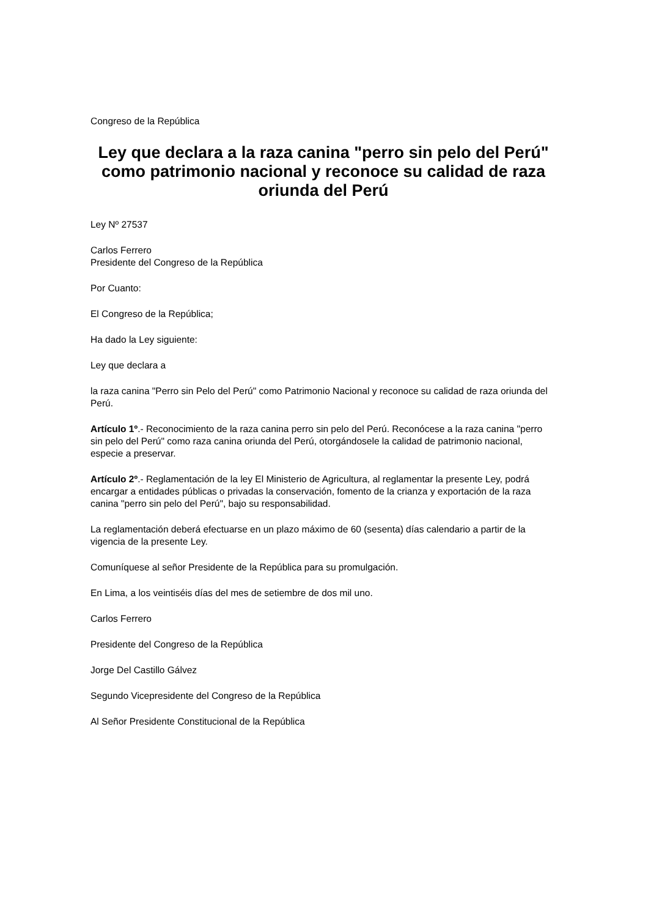Congreso de la República
Ley que declara a la raza canina "perro sin pelo del Perú" como patrimonio nacional y reconoce su calidad de raza oriunda del Perú
Ley Nº 27537
Carlos Ferrero
Presidente del Congreso de la República
Por Cuanto:
El Congreso de la República;
Ha dado la Ley siguiente:
Ley que declara a
la raza canina "Perro sin Pelo del Perú" como Patrimonio Nacional y reconoce su calidad de raza oriunda del Perú.
Artículo 1º.- Reconocimiento de la raza canina perro sin pelo del Perú. Reconócese a la raza canina "perro sin pelo del Perú" como raza canina oriunda del Perú, otorgándosele la calidad de patrimonio nacional, especie a preservar.
Artículo 2º.- Reglamentación de la ley El Ministerio de Agricultura, al reglamentar la presente Ley, podrá encargar a entidades públicas o privadas la conservación, fomento de la crianza y exportación de la raza canina "perro sin pelo del Perú", bajo su responsabilidad.
La reglamentación deberá efectuarse en un plazo máximo de 60 (sesenta) días calendario a partir de la vigencia de la presente Ley.
Comuníquese al señor Presidente de la República para su promulgación.
En Lima, a los veintiséis días del mes de setiembre de dos mil uno.
Carlos Ferrero
Presidente del Congreso de la República
Jorge Del Castillo Gálvez
Segundo Vicepresidente del Congreso de la República
Al Señor Presidente Constitucional de la República